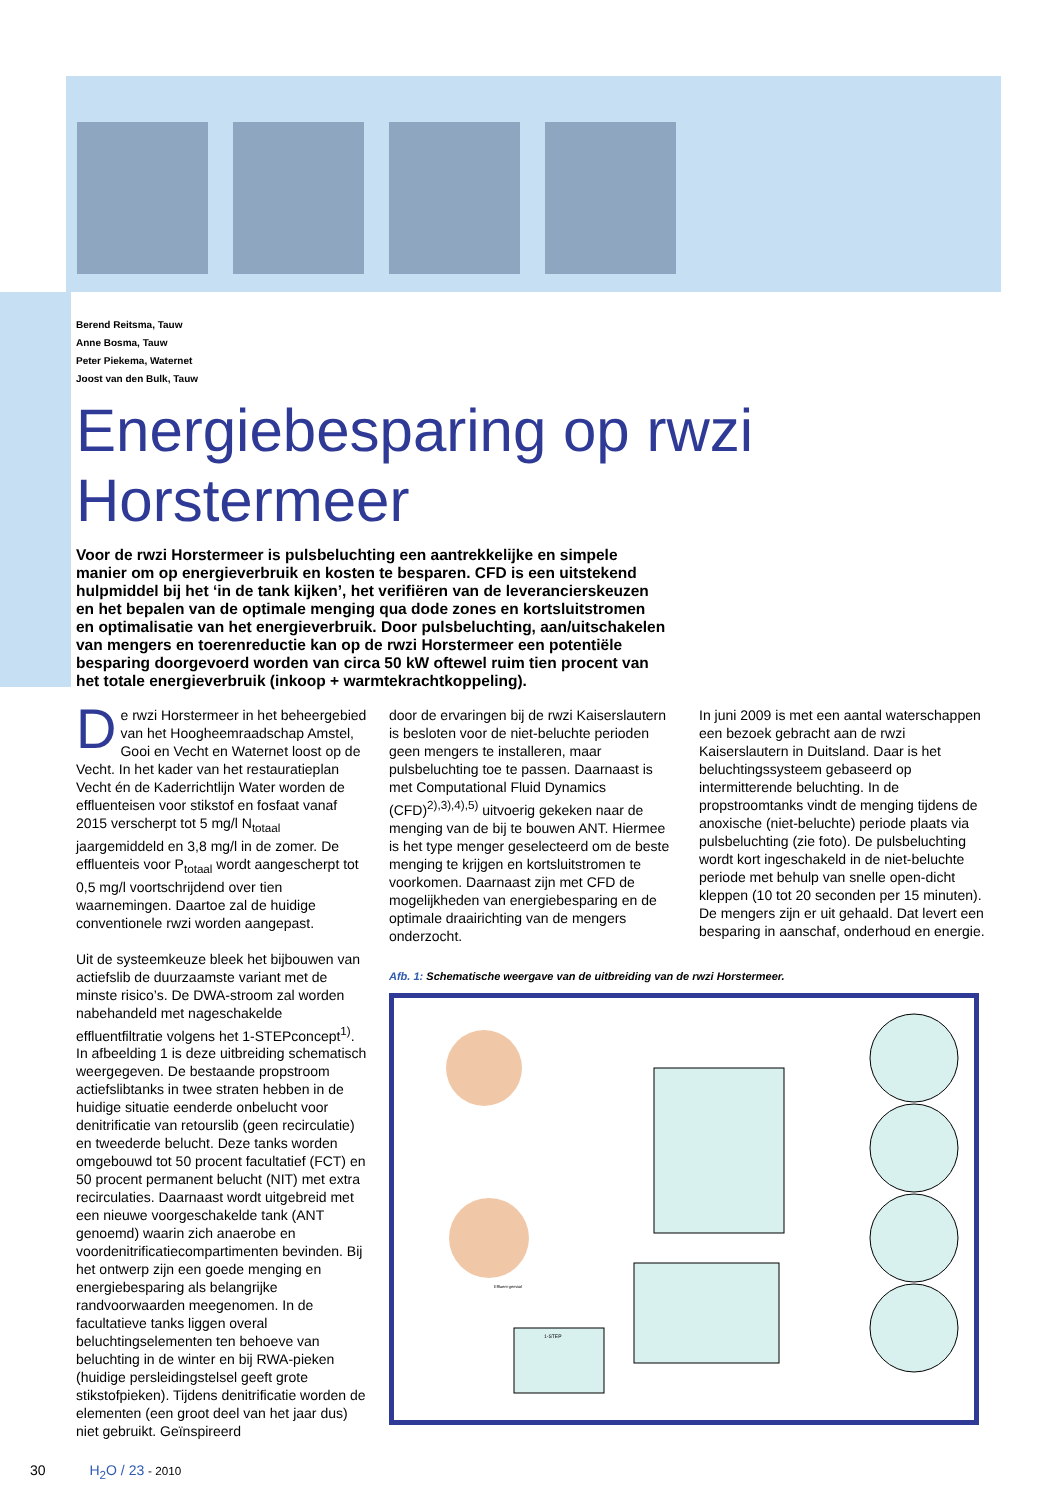Berend Reitsma, Tauw
Anne Bosma, Tauw
Peter Piekema, Waternet
Joost van den Bulk, Tauw
Energiebesparing op rwzi Horstermeer
Voor de rwzi Horstermeer is pulsbeluchting een aantrekkelijke en simpele manier om op energieverbruik en kosten te besparen. CFD is een uitstekend hulpmiddel bij het ‘in de tank kijken’, het verifiëren van de leverancierskeuzen en het bepalen van de optimale menging qua dode zones en kortsluitstromen en optimalisatie van het energieverbruik. Door pulsbeluchting, aan/uitschakelen van mengers en toerenreductie kan op de rwzi Horstermeer een potentiële besparing doorgevoerd worden van circa 50 kW oftewel ruim tien procent van het totale energieverbruik (inkoop + warmtekrachtkoppeling).
De rwzi Horstermeer in het beheergebied van het Hoogheemraadschap Amstel, Gooi en Vecht en Waternet loost op de Vecht. In het kader van het restauratieplan Vecht én de Kaderrichtlijn Water worden de effluenteisen voor stikstof en fosfaat vanaf 2015 verscherpt tot 5 mg/l N<sub>totaal</sub> jaargemiddeld en 3,8 mg/l in de zomer. De effluenteis voor P<sub>totaal</sub> wordt aangescherpt tot 0,5 mg/l voortschrijdend over tien waarnemingen. Daartoe zal de huidige conventionele rwzi worden aangepast.
Uit de systeemkeuze bleek het bijbouwen van actiefslib de duurzaamste variant met de minste risico’s. De DWA-stroom zal worden nabehandeld met nageschakelde effluentfiltratie volgens het 1-STEPconcept<sup>1)</sup>. In afbeelding 1 is deze uitbreiding schematisch weergegeven. De bestaande propstroom actiefslibtanks in twee straten hebben in de huidige situatie eenderde onbelucht voor denitrificatie van retourslib (geen recirculatie) en tweederde belucht. Deze tanks worden omgebouwd tot 50 procent facultatief (FCT) en 50 procent permanent belucht (NIT) met extra recirculaties. Daarnaast wordt uitgebreid met een nieuwe voorgeschakelde tank (ANT genoemd) waarin zich anaerobe en voordenitrificatiecompartimenten bevinden. Bij het ontwerp zijn een goede menging en energiebesparing als belangrijke randvoorwaarden meegenomen. In de facultatieve tanks liggen overal beluchtingselementen ten behoeve van beluchting in de winter en bij RWA-pieken (huidige persleidingstelsel geeft grote stikstofpieken). Tijdens denitrificatie worden de elementen (een groot deel van het jaar dus) niet gebruikt. Geïnspireerd
door de ervaringen bij de rwzi Kaiserslautern is besloten voor de niet-beluchte perioden geen mengers te installeren, maar pulsbeluchting toe te passen. Daarnaast is met Computational Fluid Dynamics (CFD)<sup>2),3),4),5)</sup> uitvoerig gekeken naar de menging van de bij te bouwen ANT. Hiermee is het type menger geselecteerd om de beste menging te krijgen en kortsluitstromen te voorkomen. Daarnaast zijn met CFD de mogelijkheden van energiebesparing en de optimale draairichting van de mengers onderzocht.
In juni 2009 is met een aantal waterschappen een bezoek gebracht aan de rwzi Kaiserslautern in Duitsland. Daar is het beluchtingssysteem gebaseerd op intermitterende beluchting. In de propstroomtanks vindt de menging tijdens de anoxische (niet-beluchte) periode plaats via pulsbeluchting (zie foto). De pulsbeluchting wordt kort ingeschakeld in de niet-beluchte periode met behulp van snelle open-dicht kleppen (10 tot 20 seconden per 15 minuten). De mengers zijn er uit gehaald. Dat levert een besparing in aanschaf, onderhoud en energie.
Afb. 1: Schematische weergave van de uitbreiding van de rwzi Horstermeer.
1-STEP
Effluent-gemaal
30 H<sub>2</sub>O / 23 - 2010